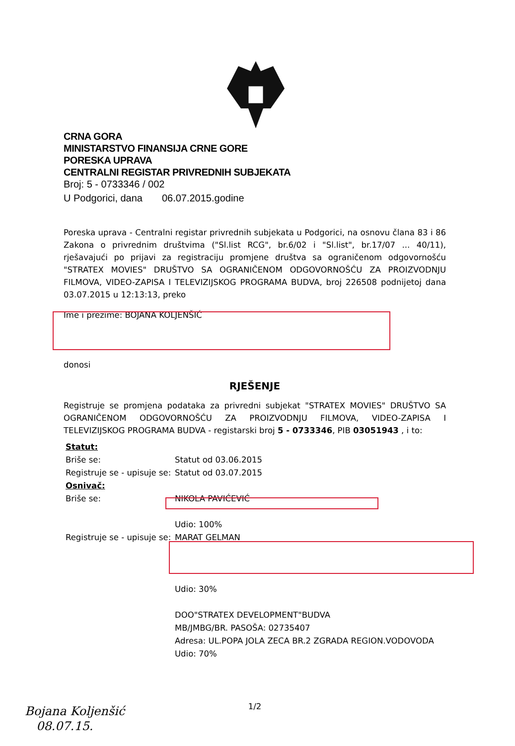CRNA GORA
MINISTARSTVO FINANSIJA CRNE GORE
PORESKA UPRAVA
CENTRALNI REGISTAR PRIVREDNIH SUBJEKATA
Broj: 5 - 0733346 / 002
U Podgorici, dana 06.07.2015.godine
Poreska uprava - Centralni registar privrednih subjekata u Podgorici, na osnovu člana 83 i 86 Zakona o privrednim društvima ("Sl.list RCG", br.6/02 i "Sl.list", br.17/07 ... 40/11), rješavajući po prijavi za registraciju promjene društva sa ograničenom odgovornošću "STRATEX MOVIES" DRUŠTVO SA OGRANIČENOM ODGOVORNOŠĆU ZA PROIZVODNJU FILMOVA, VIDEO-ZAPISA I TELEVIZIJSKOG PROGRAMA BUDVA, broj 226508 podnijetoj dana 03.07.2015 u 12:13:13, preko
Ime i prezime: BOJANA KOLJENŠIĆ
donosi
RJEŠENJE
Registruje se promjena podataka za privredni subjekat "STRATEX MOVIES" DRUŠTVO SA OGRANIČENOM ODGOVORNOŠĆU ZA PROIZVODNJU FILMOVA, VIDEO-ZAPISA I TELEVIZIJSKOG PROGRAMA BUDVA - registarski broj 5 - 0733346, PIB 03051943 , i to:
Statut:
Briše se: Statut od 03.06.2015
Registruje se - upisuje se: Statut od 03.07.2015
Osnivač:
Briše se: NIKOLA PAVIĆEVIĆ
Udio: 100%
Registruje se - upisuje se: MARAT GELMAN
Udio: 30%
DOO"STRATEX DEVELOPMENT"BUDVA
MB/JMBG/BR. PASOŠA: 02735407
Adresa: UL.POPA JOLA ZECA BR.2 ZGRADA REGION.VODOVODA
Udio: 70%
1/2
Bojana Koljenšić
08.07.15.